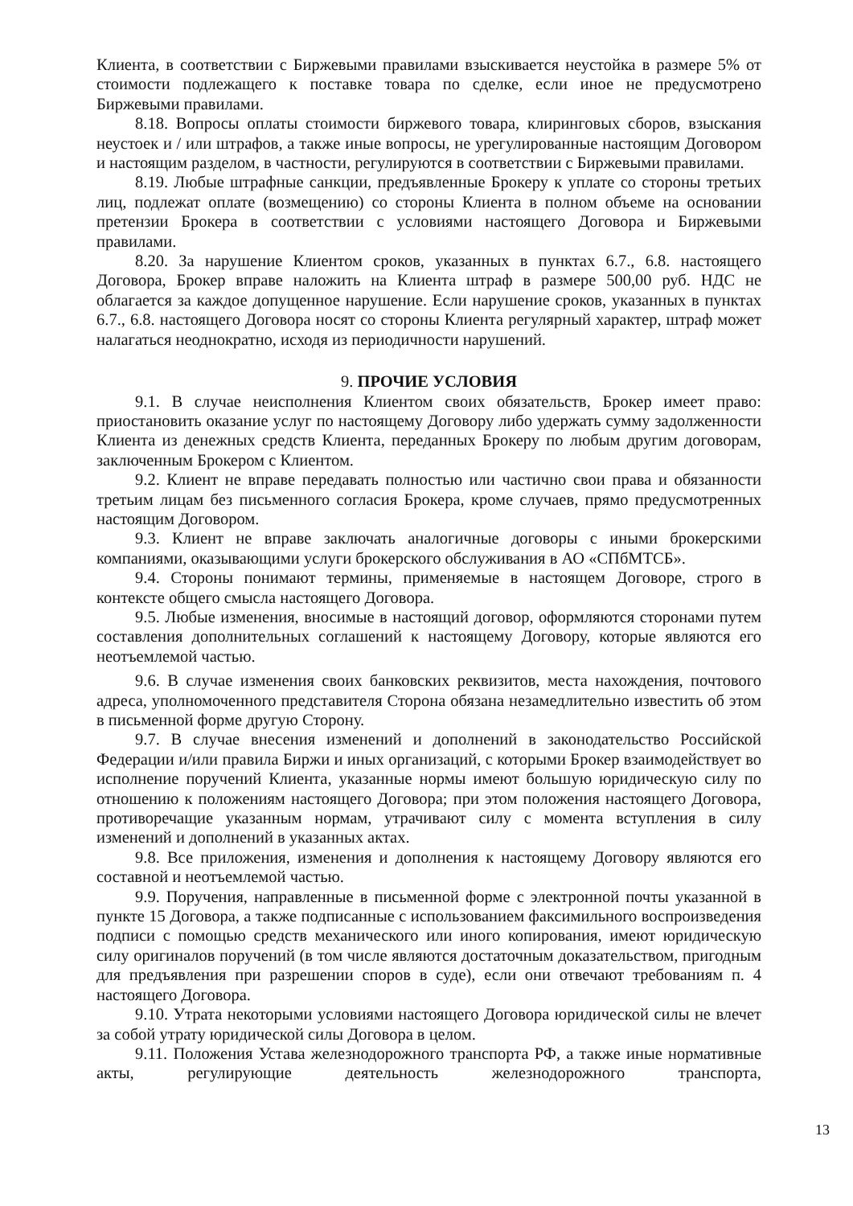Клиента, в соответствии с Биржевыми правилами взыскивается неустойка в размере 5% от стоимости подлежащего к поставке товара по сделке, если иное не предусмотрено Биржевыми правилами.
8.18. Вопросы оплаты стоимости биржевого товара, клиринговых сборов, взыскания неустоек и / или штрафов, а также иные вопросы, не урегулированные настоящим Договором и настоящим разделом, в частности, регулируются в соответствии с Биржевыми правилами.
8.19. Любые штрафные санкции, предъявленные Брокеру к уплате со стороны третьих лиц, подлежат оплате (возмещению) со стороны Клиента в полном объеме на основании претензии Брокера в соответствии с условиями настоящего Договора и Биржевыми правилами.
8.20. За нарушение Клиентом сроков, указанных в пунктах 6.7., 6.8. настоящего Договора, Брокер вправе наложить на Клиента штраф в размере 500,00 руб. НДС не облагается за каждое допущенное нарушение. Если нарушение сроков, указанных в пунктах 6.7., 6.8. настоящего Договора носят со стороны Клиента регулярный характер, штраф может налагаться неоднократно, исходя из периодичности нарушений.
9. ПРОЧИЕ УСЛОВИЯ
9.1. В случае неисполнения Клиентом своих обязательств, Брокер имеет право: приостановить оказание услуг по настоящему Договору либо удержать сумму задолженности Клиента из денежных средств Клиента, переданных Брокеру по любым другим договорам, заключенным Брокером с Клиентом.
9.2. Клиент не вправе передавать полностью или частично свои права и обязанности третьим лицам без письменного согласия Брокера, кроме случаев, прямо предусмотренных настоящим Договором.
9.3. Клиент не вправе заключать аналогичные договоры с иными брокерскими компаниями, оказывающими услуги брокерского обслуживания в АО «СПбМТСБ».
9.4. Стороны понимают термины, применяемые в настоящем Договоре, строго в контексте общего смысла настоящего Договора.
9.5. Любые изменения, вносимые в настоящий договор, оформляются сторонами путем составления дополнительных соглашений к настоящему Договору, которые являются его неотъемлемой частью.
9.6. В случае изменения своих банковских реквизитов, места нахождения, почтового адреса, уполномоченного представителя Сторона обязана незамедлительно известить об этом в письменной форме другую Сторону.
9.7. В случае внесения изменений и дополнений в законодательство Российской Федерации и/или правила Биржи и иных организаций, с которыми Брокер взаимодействует во исполнение поручений Клиента, указанные нормы имеют большую юридическую силу по отношению к положениям настоящего Договора; при этом положения настоящего Договора, противоречащие указанным нормам, утрачивают силу с момента вступления в силу изменений и дополнений в указанных актах.
9.8. Все приложения, изменения и дополнения к настоящему Договору являются его составной и неотъемлемой частью.
9.9. Поручения, направленные в письменной форме с электронной почты указанной в пункте 15 Договора, а также подписанные с использованием факсимильного воспроизведения подписи с помощью средств механического или иного копирования, имеют юридическую силу оригиналов поручений (в том числе являются достаточным доказательством, пригодным для предъявления при разрешении споров в суде), если они отвечают требованиям п. 4 настоящего Договора.
9.10. Утрата некоторыми условиями настоящего Договора юридической силы не влечет за собой утрату юридической силы Договора в целом.
9.11. Положения Устава железнодорожного транспорта РФ, а также иные нормативные акты, регулирующие деятельность железнодорожного транспорта,
13